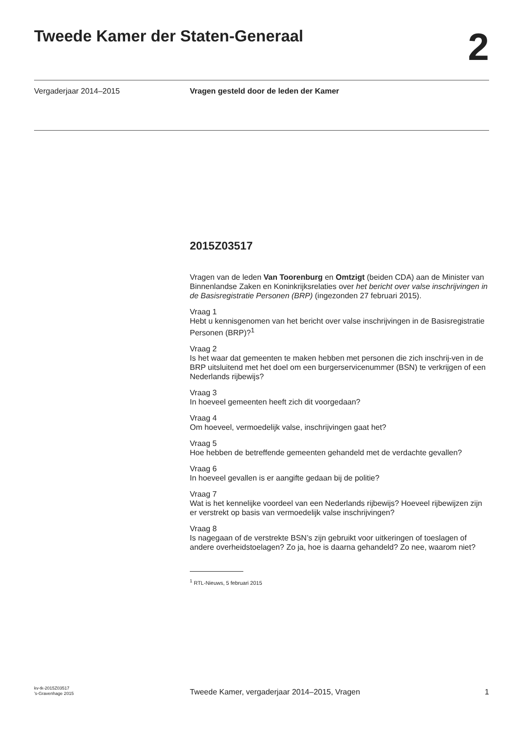Tweede Kamer der Staten-Generaal
2
Vergaderjaar 2014–2015 Vragen gesteld door de leden der Kamer
2015Z03517
Vragen van de leden Van Toorenburg en Omtzigt (beiden CDA) aan de Minister van Binnenlandse Zaken en Koninkrijksrelaties over het bericht over valse inschrijvingen in de Basisregistratie Personen (BRP) (ingezonden 27 februari 2015).
Vraag 1
Hebt u kennisgenomen van het bericht over valse inschrijvingen in de Basisregistratie Personen (BRP)?<sup>1</sup>
Vraag 2
Is het waar dat gemeenten te maken hebben met personen die zich inschrij-ven in de BRP uitsluitend met het doel om een burgerservicenummer (BSN) te verkrijgen of een Nederlands rijbewijs?
Vraag 3
In hoeveel gemeenten heeft zich dit voorgedaan?
Vraag 4
Om hoeveel, vermoedelijk valse, inschrijvingen gaat het?
Vraag 5
Hoe hebben de betreffende gemeenten gehandeld met de verdachte gevallen?
Vraag 6
In hoeveel gevallen is er aangifte gedaan bij de politie?
Vraag 7
Wat is het kennelijke voordeel van een Nederlands rijbewijs? Hoeveel rijbewijzen zijn er verstrekt op basis van vermoedelijk valse inschrijvingen?
Vraag 8
Is nagegaan of de verstrekte BSN’s zijn gebruikt voor uitkeringen of toeslagen of andere overheidstoelagen? Zo ja, hoe is daarna gehandeld? Zo nee, waarom niet?
<sup>1</sup> RTL-Nieuws, 5 februari 2015
kv-tk-2015Z03517
’s-Gravenhage 2015
Tweede Kamer, vergaderjaar 2014–2015, Vragen
1